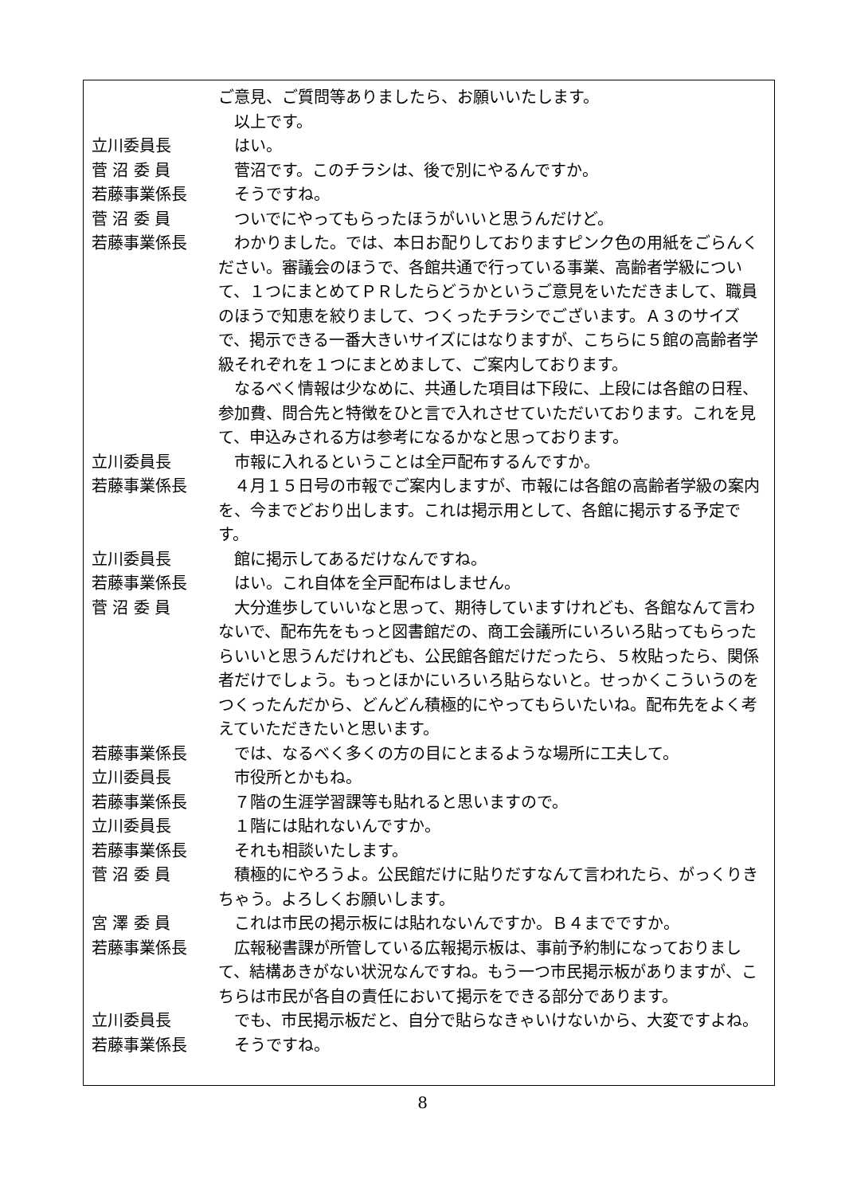ご意見、ご質問等ありましたら、お願いいたします。
　以上です。
立川委員長 　はい。
菅 沼 委 員 　菅沼です。このチラシは、後で別にやるんですか。
若藤事業係長 　そうですね。
菅 沼 委 員 　ついでにやってもらったほうがいいと思うんだけど。
若藤事業係長 　わかりました。では、本日お配りしておりますピンク色の用紙をごらんください。審議会のほうで、各館共通で行っている事業、高齢者学級について、１つにまとめてＰＲしたらどうかというご意見をいただきまして、職員のほうで知恵を絞りまして、つくったチラシでございます。Ａ３のサイズで、掲示できる一番大きいサイズにはなりますが、こちらに５館の高齢者学級それぞれを１つにまとめまして、ご案内しております。
　なるべく情報は少なめに、共通した項目は下段に、上段には各館の日程、参加費、問合先と特徴をひと言で入れさせていただいております。これを見て、申込みされる方は参考になるかなと思っております。
立川委員長 　市報に入れるということは全戸配布するんですか。
若藤事業係長 　４月１５日号の市報でご案内しますが、市報には各館の高齢者学級の案内を、今までどおり出します。これは掲示用として、各館に掲示する予定です。
立川委員長 　館に掲示してあるだけなんですね。
若藤事業係長 　はい。これ自体を全戸配布はしません。
菅 沼 委 員 　大分進歩していいなと思って、期待していますけれども、各館なんて言わないで、配布先をもっと図書館だの、商工会議所にいろいろ貼ってもらったらいいと思うんだけれども、公民館各館だけだったら、５枚貼ったら、関係者だけでしょう。もっとほかにいろいろ貼らないと。せっかくこういうのをつくったんだから、どんどん積極的にやってもらいたいね。配布先をよく考えていただきたいと思います。
若藤事業係長 　では、なるべく多くの方の目にとまるような場所に工夫して。
立川委員長 　市役所とかもね。
若藤事業係長 　７階の生涯学習課等も貼れると思いますので。
立川委員長 　１階には貼れないんですか。
若藤事業係長 　それも相談いたします。
菅 沼 委 員 　積極的にやろうよ。公民館だけに貼りだすなんて言われたら、がっくりきちゃう。よろしくお願いします。
宮 澤 委 員 　これは市民の掲示板には貼れないんですか。Ｂ４までですか。
若藤事業係長 　広報秘書課が所管している広報掲示板は、事前予約制になっておりまして、結構あきがない状況なんですね。もう一つ市民掲示板がありますが、こちらは市民が各自の責任において掲示をできる部分であります。
立川委員長 　でも、市民掲示板だと、自分で貼らなきゃいけないから、大変ですよね。
若藤事業係長 　そうですね。
8